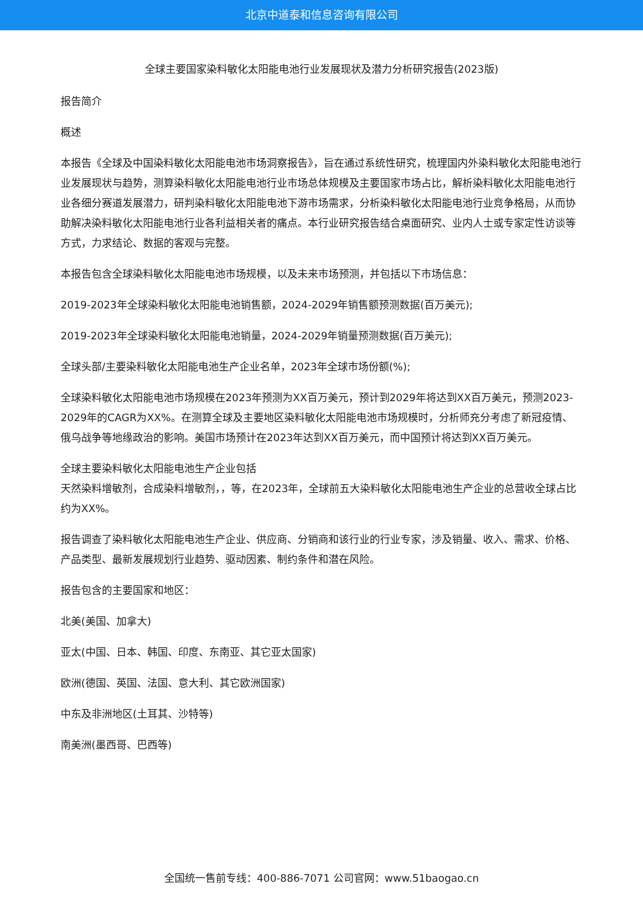北京中道泰和信息咨询有限公司
全球主要国家染料敏化太阳能电池行业发展现状及潜力分析研究报告(2023版)
报告简介
概述
本报告《全球及中国染料敏化太阳能电池市场洞察报告》，旨在通过系统性研究，梳理国内外染料敏化太阳能电池行业发展现状与趋势，测算染料敏化太阳能电池行业市场总体规模及主要国家市场占比，解析染料敏化太阳能电池行业各细分赛道发展潜力，研判染料敏化太阳能电池下游市场需求，分析染料敏化太阳能电池行业竞争格局，从而协助解决染料敏化太阳能电池行业各利益相关者的痛点。本行业研究报告结合桌面研究、业内人士或专家定性访谈等方式，力求结论、数据的客观与完整。
本报告包含全球染料敏化太阳能电池市场规模，以及未来市场预测，并包括以下市场信息：
2019-2023年全球染料敏化太阳能电池销售额，2024-2029年销售额预测数据(百万美元);
2019-2023年全球染料敏化太阳能电池销量，2024-2029年销量预测数据(百万美元);
全球头部/主要染料敏化太阳能电池生产企业名单，2023年全球市场份额(%);
全球染料敏化太阳能电池市场规模在2023年预测为XX百万美元，预计到2029年将达到XX百万美元，预测2023-
2029年的CAGR为XX%。在测算全球及主要地区染料敏化太阳能电池市场规模时，分析师充分考虑了新冠疫情、俄乌战争等地缘政治的影响。美国市场预计在2023年达到XX百万美元，而中国预计将达到XX百万美元。
全球主要染料敏化太阳能电池生产企业包括
天然染料增敏剂，合成染料增敏剂，，等，在2023年，全球前五大染料敏化太阳能电池生产企业的总营收全球占比约为XX%。
报告调查了染料敏化太阳能电池生产企业、供应商、分销商和该行业的行业专家，涉及销量、收入、需求、价格、产品类型、最新发展规划行业趋势、驱动因素、制约条件和潜在风险。
报告包含的主要国家和地区：
北美(美国、加拿大)
亚太(中国、日本、韩国、印度、东南亚、其它亚太国家)
欧洲(德国、英国、法国、意大利、其它欧洲国家)
中东及非洲地区(土耳其、沙特等)
南美洲(墨西哥、巴西等)
全国统一售前专线：400-886-7071 公司官网：www.51baogao.cn